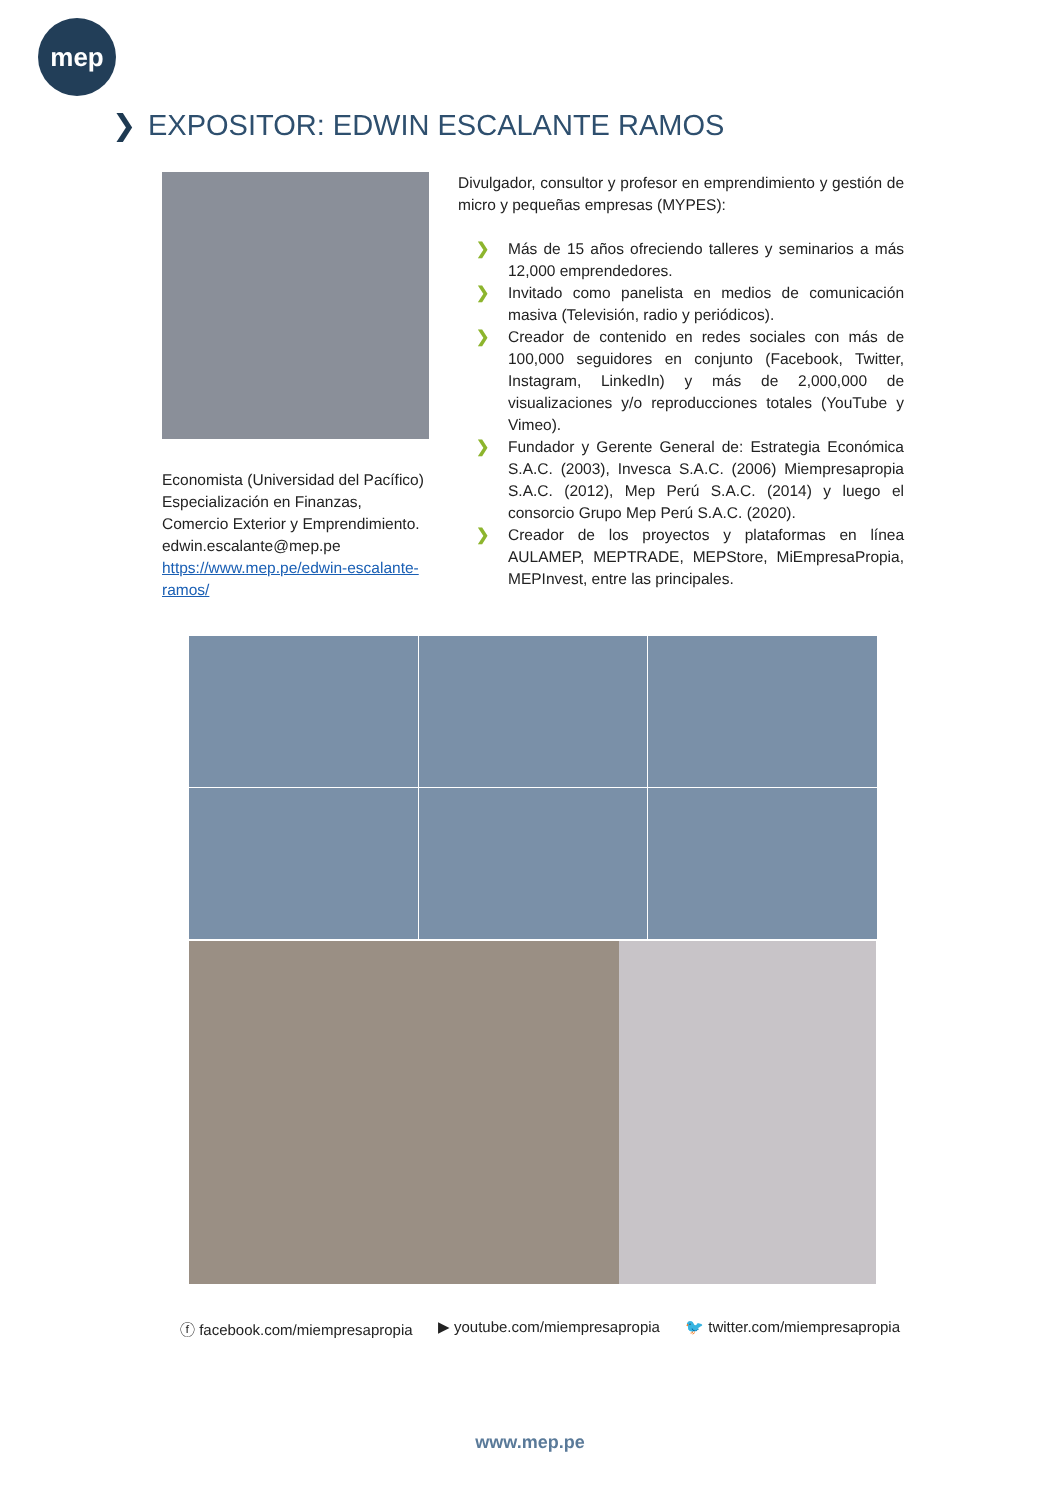mep
❯ EXPOSITOR: EDWIN ESCALANTE RAMOS
Economista (Universidad del Pacífico)
Especialización en Finanzas,
Comercio Exterior y Emprendimiento.
edwin.escalante@mep.pe
https://www.mep.pe/edwin-escalante-ramos/
Divulgador, consultor y profesor en emprendimiento y gestión de micro y pequeñas empresas (MYPES):
❯ Más de 15 años ofreciendo talleres y seminarios a más 12,000 emprendedores.
❯ Invitado como panelista en medios de comunicación masiva (Televisión, radio y periódicos).
❯ Creador de contenido en redes sociales con más de 100,000 seguidores en conjunto (Facebook, Twitter, Instagram, LinkedIn) y más de 2,000,000 de visualizaciones y/o reproducciones totales (YouTube y Vimeo).
❯ Fundador y Gerente General de: Estrategia Económica S.A.C. (2003), Invesca S.A.C. (2006) Miempresapropia S.A.C. (2012), Mep Perú S.A.C. (2014) y luego el consorcio Grupo Mep Perú S.A.C. (2020).
❯ Creador de los proyectos y plataformas en línea AULAMEP, MEPTRADE, MEPStore, MiEmpresaPropia, MEPInvest, entre las principales.
ⓕ facebook.com/miempresapropia ▶ youtube.com/miempresapropia 🐦 twitter.com/miempresapropia
www.mep.pe